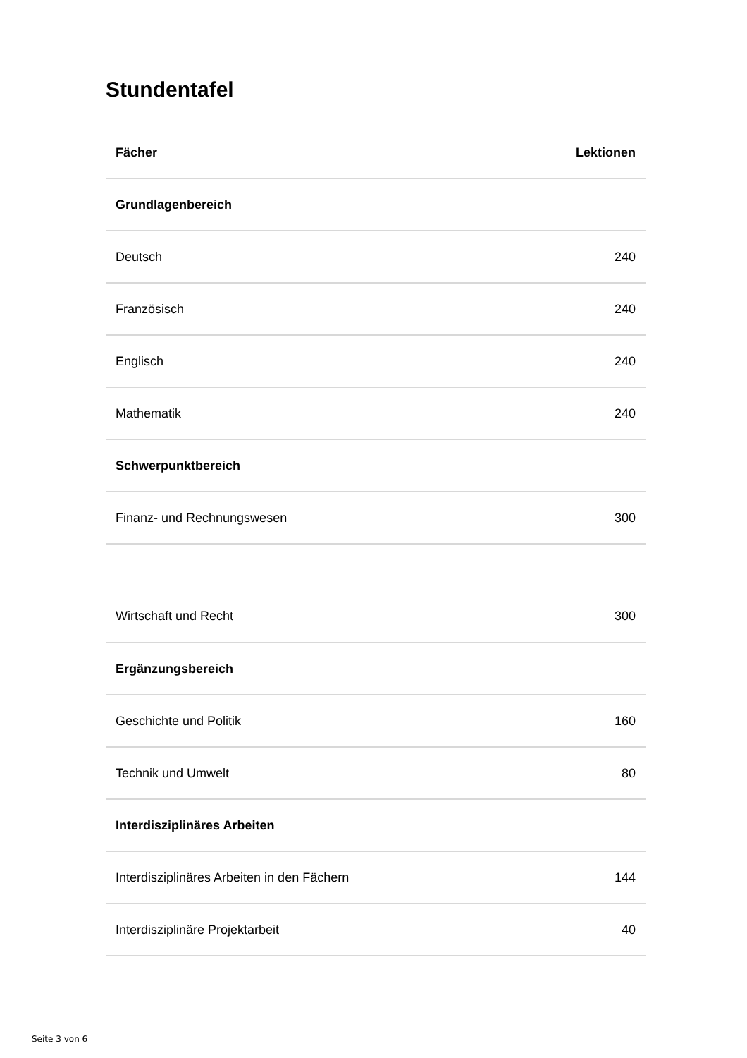Stundentafel
| Fächer | Lektionen |
| --- | --- |
| Grundlagenbereich | |
| Deutsch | 240 |
| Französisch | 240 |
| Englisch | 240 |
| Mathematik | 240 |
| Schwerpunktbereich | |
| Finanz- und Rechnungswesen | 300 |
| Wirtschaft und Recht | 300 |
| Ergänzungsbereich | |
| Geschichte und Politik | 160 |
| Technik und Umwelt | 80 |
| Interdisziplinäres Arbeiten | |
| Interdisziplinäres Arbeiten in den Fächern | 144 |
| Interdisziplinäre Projektarbeit | 40 |
Seite 3 von 6